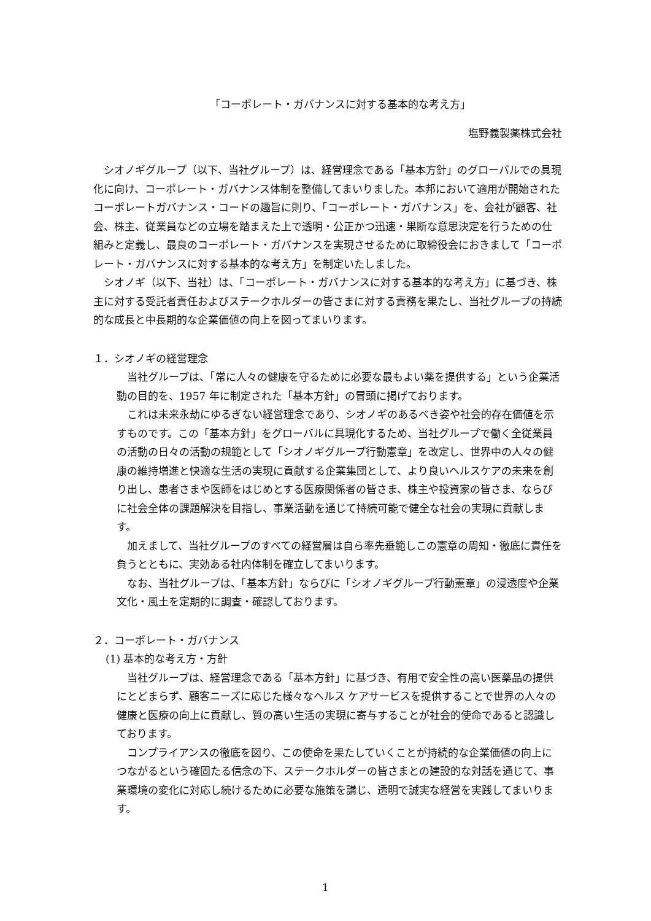「コーポレート・ガバナンスに対する基本的な考え方」
塩野義製薬株式会社
シオノギグループ（以下、当社グループ）は、経営理念である「基本方針」のグローバルでの具現化に向け、コーポレート・ガバナンス体制を整備してまいりました。本邦において適用が開始されたコーポレートガバナンス・コードの趣旨に則り、「コーポレート・ガバナンス」を、会社が顧客、社会、株主、従業員などの立場を踏まえた上で透明・公正かつ迅速・果断な意思決定を行うための仕組みと定義し、最良のコーポレート・ガバナンスを実現させるために取締役会におきまして「コーポレート・ガバナンスに対する基本的な考え方」を制定いたしました。
シオノギ（以下、当社）は、「コーポレート・ガバナンスに対する基本的な考え方」に基づき、株主に対する受託者責任およびステークホルダーの皆さまに対する責務を果たし、当社グループの持続的な成長と中長期的な企業価値の向上を図ってまいります。
１．シオノギの経営理念
当社グループは、「常に人々の健康を守るために必要な最もよい薬を提供する」という企業活動の目的を、1957 年に制定された「基本方針」の冒頭に掲げております。
これは未来永劫にゆるぎない経営理念であり、シオノギのあるべき姿や社会的存在価値を示すものです。この「基本方針」をグローバルに具現化するため、当社グループで働く全従業員の活動の日々の活動の規範として「シオノギグループ行動憲章」を改定し、世界中の人々の健康の維持増進と快適な生活の実現に貢献する企業集団として、より良いヘルスケアの未来を創り出し、患者さまや医師をはじめとする医療関係者の皆さま、株主や投資家の皆さま、ならびに社会全体の課題解決を目指し、事業活動を通じて持続可能で健全な社会の実現に貢献します。
加えまして、当社グループのすべての経営層は自ら率先垂範しこの憲章の周知・徹底に責任を負うとともに、実効ある社内体制を確立してまいります。
なお、当社グループは、「基本方針」ならびに「シオノギグループ行動憲章」の浸透度や企業文化・風土を定期的に調査・確認しております。
２．コーポレート・ガバナンス
(1) 基本的な考え方・方針
当社グループは、経営理念である「基本方針」に基づき、有用で安全性の高い医薬品の提供にとどまらず、顧客ニーズに応じた様々なヘルス ケアサービスを提供することで世界の人々の健康と医療の向上に貢献し、質の高い生活の実現に寄与することが社会的使命であると認識しております。
コンプライアンスの徹底を図り、この使命を果たしていくことが持続的な企業価値の向上につながるという確固たる信念の下、ステークホルダーの皆さまとの建設的な対話を通じて、事業環境の変化に対応し続けるために必要な施策を講じ、透明で誠実な経営を実践してまいります。
1